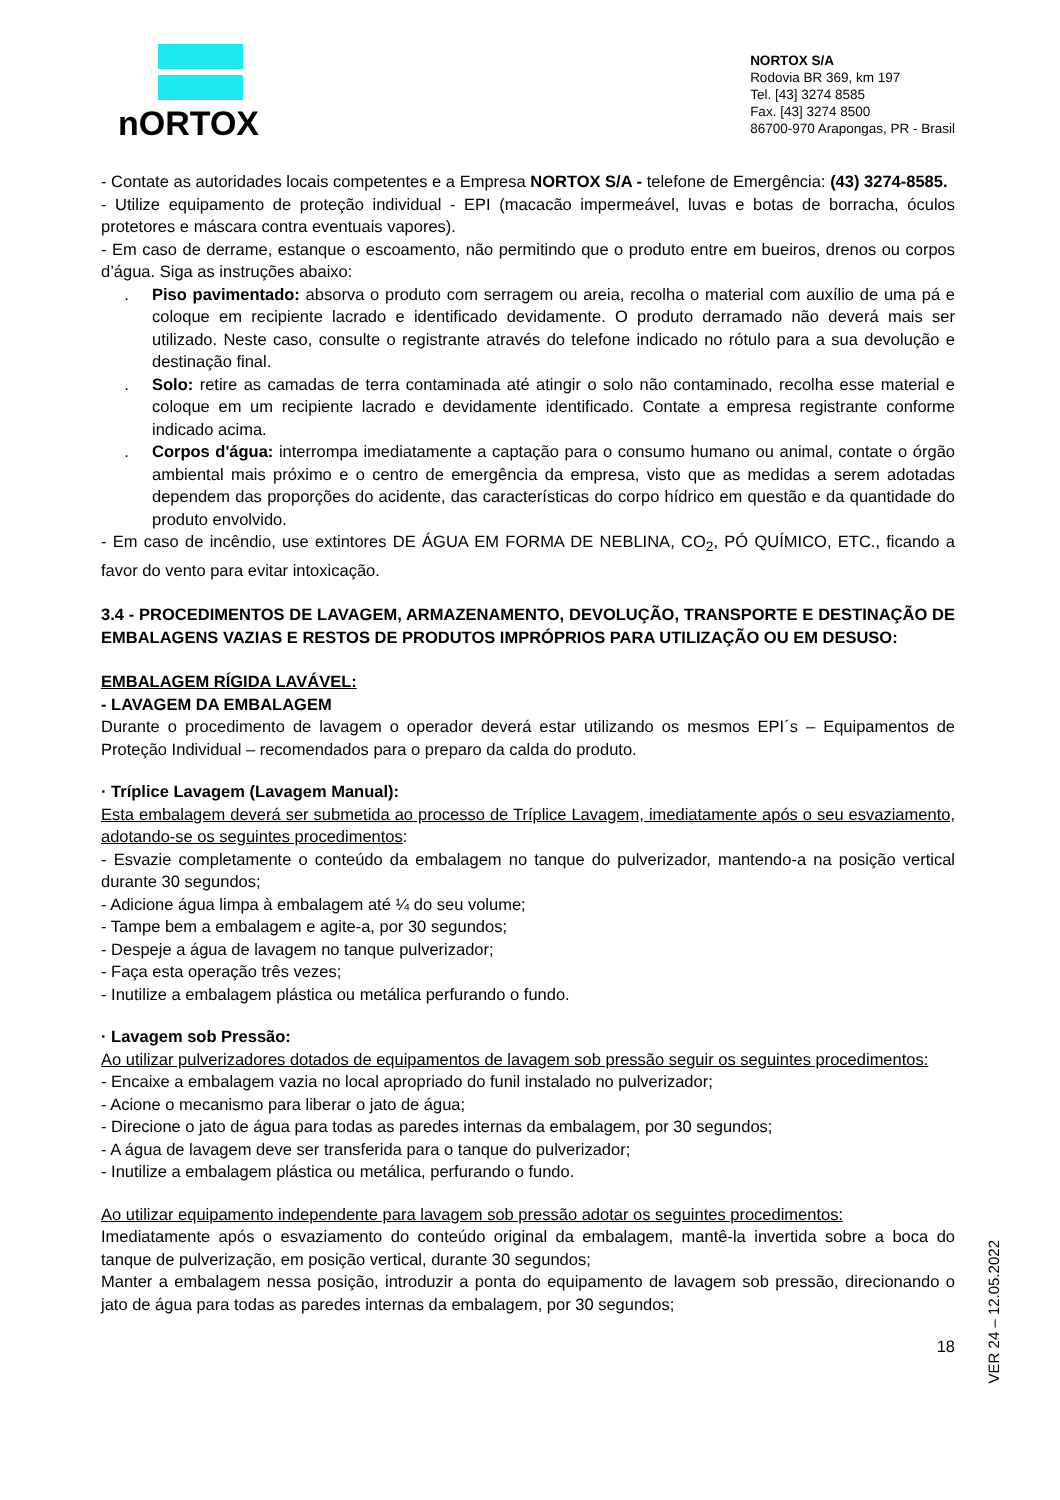nORTOX
NORTOX S/A
Rodovia BR 369, km 197
Tel. [43] 3274 8585
Fax. [43] 3274 8500
86700-970 Arapongas, PR - Brasil
- Contate as autoridades locais competentes e a Empresa NORTOX S/A - telefone de Emergência: (43) 3274-8585.
- Utilize equipamento de proteção individual - EPI (macacão impermeável, luvas e botas de borracha, óculos protetores e máscara contra eventuais vapores).
- Em caso de derrame, estanque o escoamento, não permitindo que o produto entre em bueiros, drenos ou corpos d’água. Siga as instruções abaixo:
. Piso pavimentado: absorva o produto com serragem ou areia, recolha o material com auxílio de uma pá e coloque em recipiente lacrado e identificado devidamente. O produto derramado não deverá mais ser utilizado. Neste caso, consulte o registrante através do telefone indicado no rótulo para a sua devolução e destinação final.
. Solo: retire as camadas de terra contaminada até atingir o solo não contaminado, recolha esse material e coloque em um recipiente lacrado e devidamente identificado. Contate a empresa registrante conforme indicado acima.
. Corpos d'água: interrompa imediatamente a captação para o consumo humano ou animal, contate o órgão ambiental mais próximo e o centro de emergência da empresa, visto que as medidas a serem adotadas dependem das proporções do acidente, das características do corpo hídrico em questão e da quantidade do produto envolvido.
- Em caso de incêndio, use extintores DE ÁGUA EM FORMA DE NEBLINA, CO<sub>2</sub>, PÓ QUÍMICO, ETC., ficando a favor do vento para evitar intoxicação.
3.4 - PROCEDIMENTOS DE LAVAGEM, ARMAZENAMENTO, DEVOLUÇÃO, TRANSPORTE E DESTINAÇÃO DE EMBALAGENS VAZIAS E RESTOS DE PRODUTOS IMPRÓPRIOS PARA UTILIZAÇÃO OU EM DESUSO:
EMBALAGEM RÍGIDA LAVÁVEL:
- LAVAGEM DA EMBALAGEM
Durante o procedimento de lavagem o operador deverá estar utilizando os mesmos EPI´s – Equipamentos de Proteção Individual – recomendados para o preparo da calda do produto.
· Tríplice Lavagem (Lavagem Manual):
Esta embalagem deverá ser submetida ao processo de Tríplice Lavagem, imediatamente após o seu esvaziamento, adotando-se os seguintes procedimentos:
- Esvazie completamente o conteúdo da embalagem no tanque do pulverizador, mantendo-a na posição vertical durante 30 segundos;
- Adicione água limpa à embalagem até ¼ do seu volume;
- Tampe bem a embalagem e agite-a, por 30 segundos;
- Despeje a água de lavagem no tanque pulverizador;
- Faça esta operação três vezes;
- Inutilize a embalagem plástica ou metálica perfurando o fundo.
· Lavagem sob Pressão:
Ao utilizar pulverizadores dotados de equipamentos de lavagem sob pressão seguir os seguintes procedimentos:
- Encaixe a embalagem vazia no local apropriado do funil instalado no pulverizador;
- Acione o mecanismo para liberar o jato de água;
- Direcione o jato de água para todas as paredes internas da embalagem, por 30 segundos;
- A água de lavagem deve ser transferida para o tanque do pulverizador;
- Inutilize a embalagem plástica ou metálica, perfurando o fundo.
Ao utilizar equipamento independente para lavagem sob pressão adotar os seguintes procedimentos:
Imediatamente após o esvaziamento do conteúdo original da embalagem, mantê-la invertida sobre a boca do tanque de pulverização, em posição vertical, durante 30 segundos;
Manter a embalagem nessa posição, introduzir a ponta do equipamento de lavagem sob pressão, direcionando o jato de água para todas as paredes internas da embalagem, por 30 segundos;
18
VER 24 – 12.05.2022